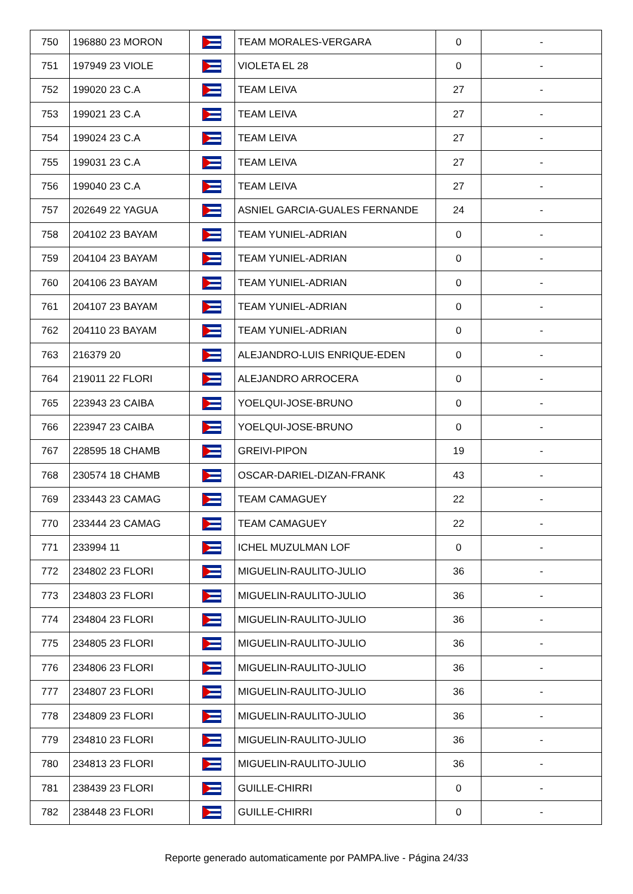| 750 | 196880 23 MORON | | TEAM MORALES-VERGARA | 0 | - |
| 751 | 197949 23 VIOLE | | VIOLETA EL 28 | 0 | - |
| 752 | 199020 23 C.A | | TEAM LEIVA | 27 | - |
| 753 | 199021 23 C.A | | TEAM LEIVA | 27 | - |
| 754 | 199024 23 C.A | | TEAM LEIVA | 27 | - |
| 755 | 199031 23 C.A | | TEAM LEIVA | 27 | - |
| 756 | 199040 23 C.A | | TEAM LEIVA | 27 | - |
| 757 | 202649 22 YAGUA | | ASNIEL GARCIA-GUALES FERNANDE | 24 | - |
| 758 | 204102 23 BAYAM | | TEAM YUNIEL-ADRIAN | 0 | - |
| 759 | 204104 23 BAYAM | | TEAM YUNIEL-ADRIAN | 0 | - |
| 760 | 204106 23 BAYAM | | TEAM YUNIEL-ADRIAN | 0 | - |
| 761 | 204107 23 BAYAM | | TEAM YUNIEL-ADRIAN | 0 | - |
| 762 | 204110 23 BAYAM | | TEAM YUNIEL-ADRIAN | 0 | - |
| 763 | 216379 20 | | ALEJANDRO-LUIS ENRIQUE-EDEN | 0 | - |
| 764 | 219011 22 FLORI | | ALEJANDRO ARROCERA | 0 | - |
| 765 | 223943 23 CAIBA | | YOELQUI-JOSE-BRUNO | 0 | - |
| 766 | 223947 23 CAIBA | | YOELQUI-JOSE-BRUNO | 0 | - |
| 767 | 228595 18 CHAMB | | GREIVI-PIPON | 19 | - |
| 768 | 230574 18 CHAMB | | OSCAR-DARIEL-DIZAN-FRANK | 43 | - |
| 769 | 233443 23 CAMAG | | TEAM CAMAGUEY | 22 | - |
| 770 | 233444 23 CAMAG | | TEAM CAMAGUEY | 22 | - |
| 771 | 233994 11 | | ICHEL MUZULMAN LOF | 0 | - |
| 772 | 234802 23 FLORI | | MIGUELIN-RAULITO-JULIO | 36 | - |
| 773 | 234803 23 FLORI | | MIGUELIN-RAULITO-JULIO | 36 | - |
| 774 | 234804 23 FLORI | | MIGUELIN-RAULITO-JULIO | 36 | - |
| 775 | 234805 23 FLORI | | MIGUELIN-RAULITO-JULIO | 36 | - |
| 776 | 234806 23 FLORI | | MIGUELIN-RAULITO-JULIO | 36 | - |
| 777 | 234807 23 FLORI | | MIGUELIN-RAULITO-JULIO | 36 | - |
| 778 | 234809 23 FLORI | | MIGUELIN-RAULITO-JULIO | 36 | - |
| 779 | 234810 23 FLORI | | MIGUELIN-RAULITO-JULIO | 36 | - |
| 780 | 234813 23 FLORI | | MIGUELIN-RAULITO-JULIO | 36 | - |
| 781 | 238439 23 FLORI | | GUILLE-CHIRRI | 0 | - |
| 782 | 238448 23 FLORI | | GUILLE-CHIRRI | 0 | - |
Reporte generado automaticamente por PAMPA.live - Página 24/33